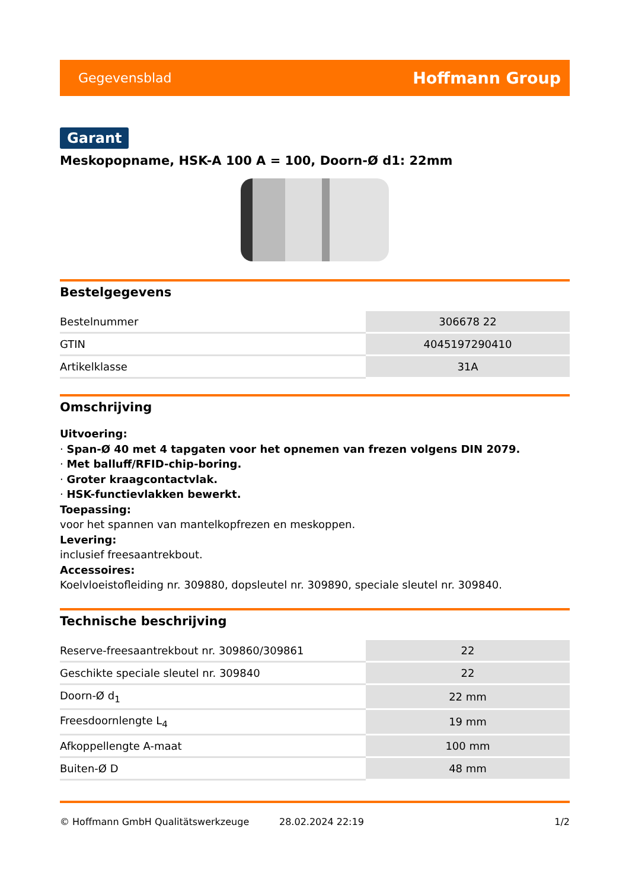Gegevensblad Hoffmann Group
Garant
Meskopopname, HSK-A 100 A = 100, Doorn-Ø d1: 22mm
Bestelgegevens
| Bestelnummer | 306678 22 |
| GTIN | 4045197290410 |
| Artikelklasse | 31A |
Omschrijving
Uitvoering:
· Span-Ø 40 met 4 tapgaten voor het opnemen van frezen volgens DIN 2079.
· Met balluff/RFID-chip-boring.
· Groter kraagcontactvlak.
· HSK-functievlakken bewerkt.
Toepassing:
voor het spannen van mantelkopfrezen en meskoppen.
Levering:
inclusief freesaantrekbout.
Accessoires:
Koelvloeistofleiding nr. 309880, dopsleutel nr. 309890, speciale sleutel nr. 309840.
Technische beschrijving
| Reserve-freesaantrekbout nr. 309860/309861 | 22 |
| Geschikte speciale sleutel nr. 309840 | 22 |
| Doorn-Ø d<sub>1</sub> | 22 mm |
| Freesdoornlengte L<sub>4</sub> | 19 mm |
| Afkoppellengte A-maat | 100 mm |
| Buiten-Ø D | 48 mm |
© Hoffmann GmbH Qualitätswerkzeuge 28.02.2024 22:19 1/2